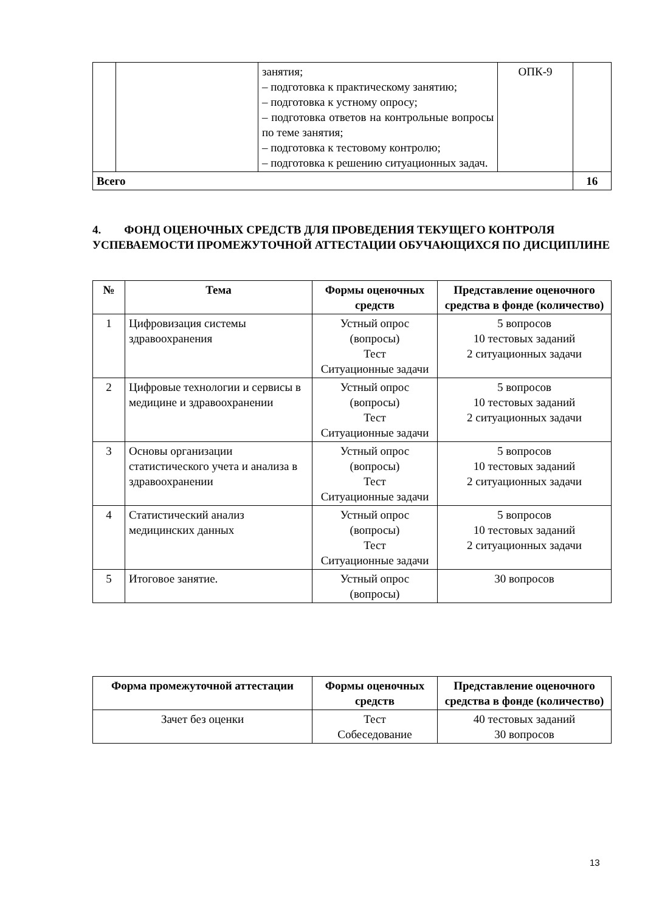| | | занятия; – подготовка к практическому занятию; – подготовка к устному опросу; – подготовка ответов на контрольные вопросы по теме занятия; – подготовка к тестовому контролю; – подготовка к решению ситуационных задач. | ОПК-9 | |
| Всего | | | | 16 |
4. ФОНД ОЦЕНОЧНЫХ СРЕДСТВ ДЛЯ ПРОВЕДЕНИЯ ТЕКУЩЕГО КОНТРОЛЯ УСПЕВАЕМОСТИ ПРОМЕЖУТОЧНОЙ АТТЕСТАЦИИ ОБУЧАЮЩИХСЯ ПО ДИСЦИПЛИНЕ
| № | Тема | Формы оценочных средств | Представление оценочного средства в фонде (количество) |
| --- | --- | --- | --- |
| 1 | Цифровизация системы здравоохранения | Устный опрос (вопросы) Тест Ситуационные задачи | 5 вопросов 10 тестовых заданий 2 ситуационных задачи |
| 2 | Цифровые технологии и сервисы в медицине и здравоохранении | Устный опрос (вопросы) Тест Ситуационные задачи | 5 вопросов 10 тестовых заданий 2 ситуационных задачи |
| 3 | Основы организации статистического учета и анализа в здравоохранении | Устный опрос (вопросы) Тест Ситуационные задачи | 5 вопросов 10 тестовых заданий 2 ситуационных задачи |
| 4 | Статистический анализ медицинских данных | Устный опрос (вопросы) Тест Ситуационные задачи | 5 вопросов 10 тестовых заданий 2 ситуационных задачи |
| 5 | Итоговое занятие. | Устный опрос (вопросы) | 30 вопросов |
| Форма промежуточной аттестации | Формы оценочных средств | Представление оценочного средства в фонде (количество) |
| --- | --- | --- |
| Зачет без оценки | Тест Собеседование | 40 тестовых заданий 30 вопросов |
13